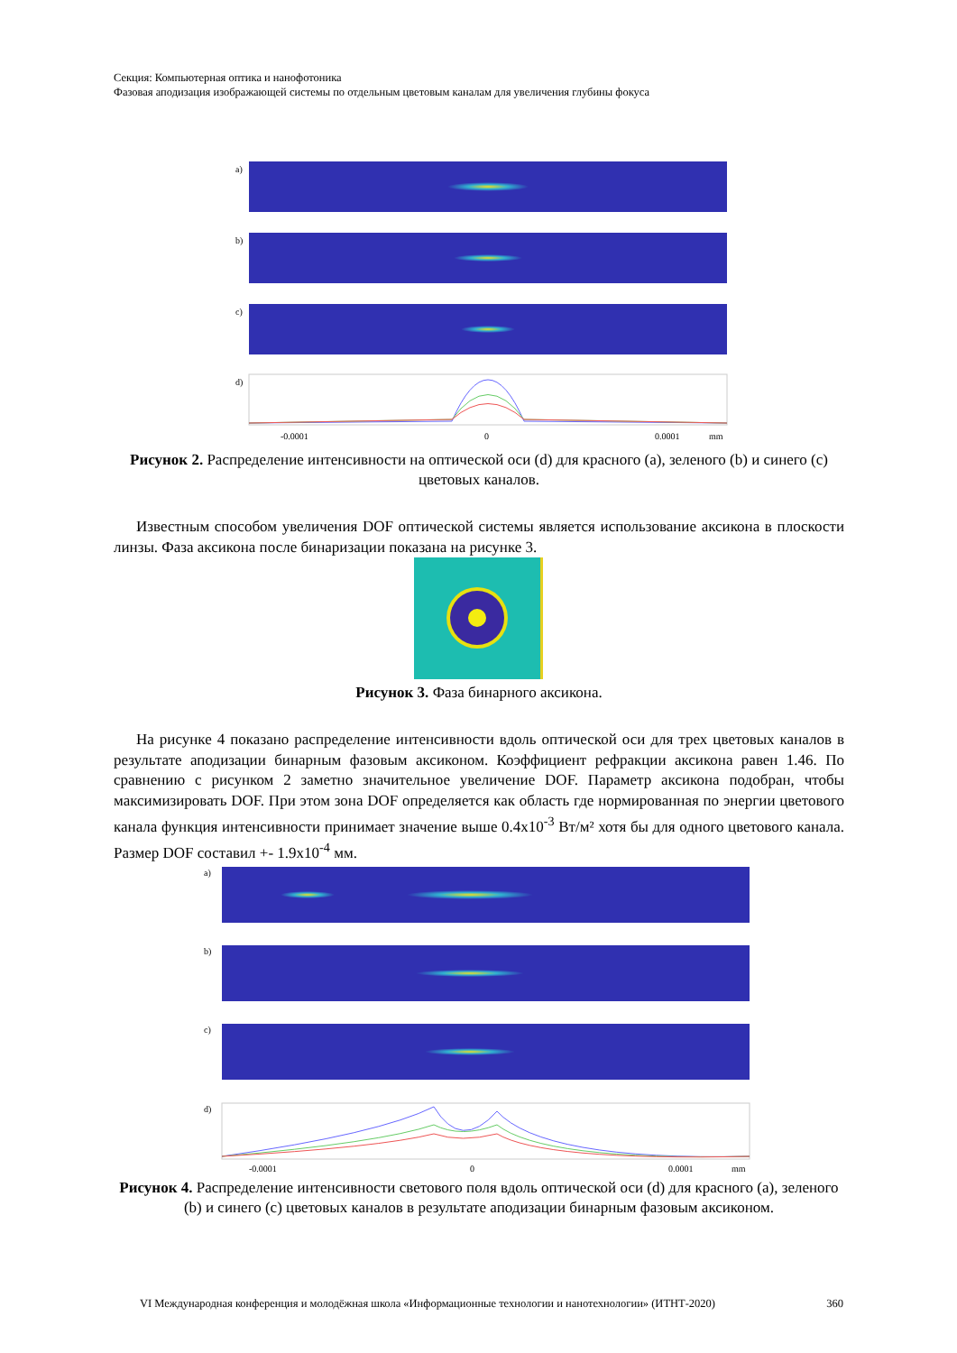Секция: Компьютерная оптика и нанофотоника
Фазовая аподизация изображающей системы по отдельным цветовым каналам для увеличения глубины фокуса
a)
b)
c)
d)
-0.0001
0
0.0001
mm
Рисунок 2. Распределение интенсивности на оптической оси (d) для красного (a), зеленого (b) и синего (c) цветовых каналов.
Известным способом увеличения DOF оптической системы является использование аксикона в плоскости линзы. Фаза аксикона после бинаризации показана на рисунке 3.
Рисунок 3. Фаза бинарного аксикона.
На рисунке 4 показано распределение интенсивности вдоль оптической оси для трех цветовых каналов в результате аподизации бинарным фазовым аксиконом. Коэффициент рефракции аксикона равен 1.46. По сравнению с рисунком 2 заметно значительное увеличение DOF. Параметр аксикона подобран, чтобы максимизировать DOF. При этом зона DOF определяется как область где нормированная по энергии цветового канала функция интенсивности принимает значение выше 0.4x10<sup>-3</sup> Вт/м² хотя бы для одного цветового канала. Размер DOF составил +- 1.9x10<sup>-4</sup> мм.
a)
b)
c)
d)
-0.0001
0
0.0001
mm
Рисунок 4. Распределение интенсивности светового поля вдоль оптической оси (d) для красного (a), зеленого (b) и синего (c) цветовых каналов в результате аподизации бинарным фазовым аксиконом.
VI Международная конференция и молодёжная школа «Информационные технологии и нанотехнологии» (ИТНТ-2020) 360